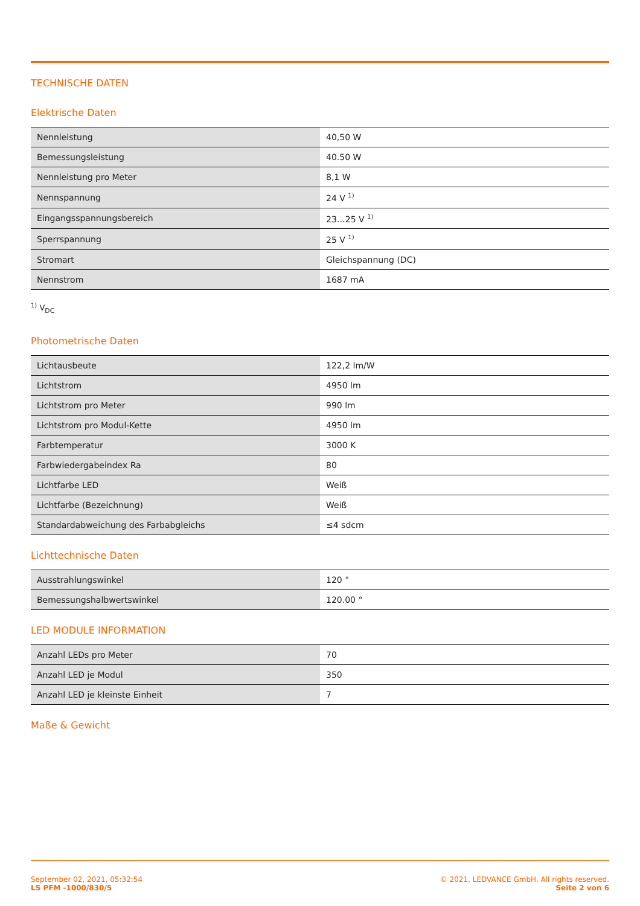TECHNISCHE DATEN
Elektrische Daten
| Nennleistung | 40,50 W |
| Bemessungsleistung | 40.50 W |
| Nennleistung pro Meter | 8,1 W |
| Nennspannung | 24 V <sup>1)</sup> |
| Eingangsspannungsbereich | 23…25 V <sup>1)</sup> |
| Sperrspannung | 25 V <sup>1)</sup> |
| Stromart | Gleichspannung (DC) |
| Nennstrom | 1687 mA |
<sup>1)</sup> V<sub>DC</sub>
Photometrische Daten
| Lichtausbeute | 122,2 lm/W |
| Lichtstrom | 4950 lm |
| Lichtstrom pro Meter | 990 lm |
| Lichtstrom pro Modul-Kette | 4950 lm |
| Farbtemperatur | 3000 K |
| Farbwiedergabeindex Ra | 80 |
| Lichtfarbe LED | Weiß |
| Lichtfarbe (Bezeichnung) | Weiß |
| Standardabweichung des Farbabgleichs | ≤4 sdcm |
Lichttechnische Daten
| Ausstrahlungswinkel | 120 ° |
| Bemessungshalbwertswinkel | 120.00 ° |
LED MODULE INFORMATION
| Anzahl LEDs pro Meter | 70 |
| Anzahl LED je Modul | 350 |
| Anzahl LED je kleinste Einheit | 7 |
Maße & Gewicht
September 02, 2021, 05:32:54
LS PFM -1000/830/5
© 2021, LEDVANCE GmbH. All rights reserved.
Seite 2 von 6